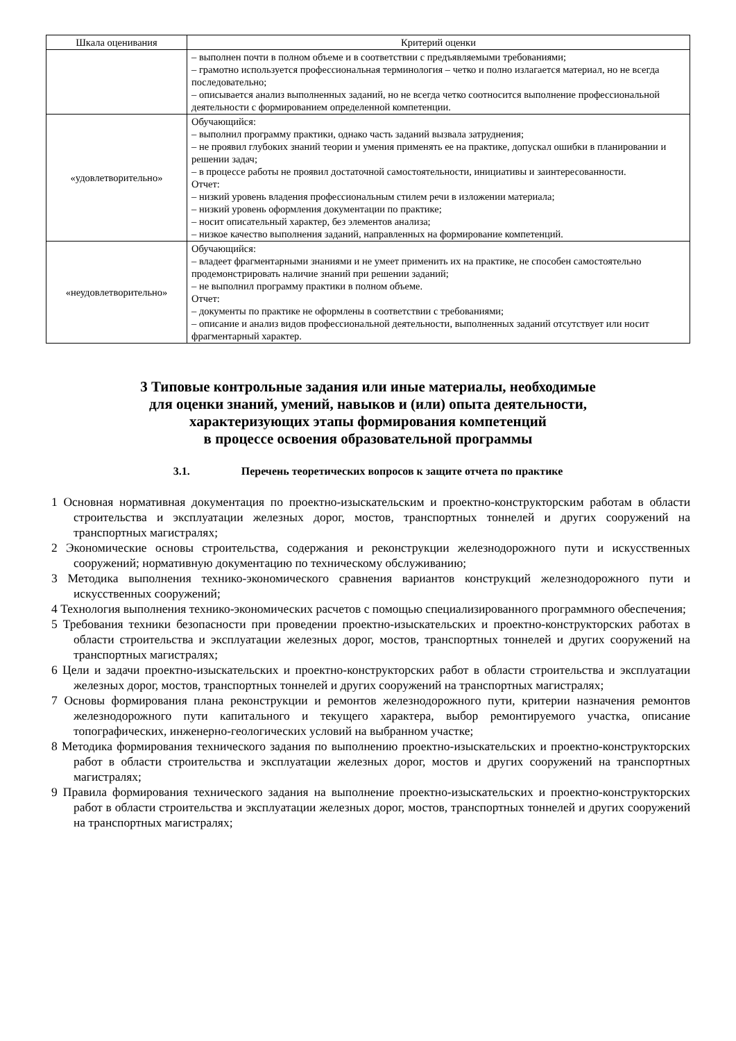| Шкала оценивания | Критерий оценки |
| --- | --- |
| | – выполнен почти в полном объеме и в соответствии с предъявляемыми требованиями; – грамотно используется профессиональная терминология – четко и полно излагается материал, но не всегда последовательно; – описывается анализ выполненных заданий, но не всегда четко соотносится выполнение профессиональной деятельности с формированием определенной компетенции. |
| «удовлетворительно» | Обучающийся: – выполнил программу практики, однако часть заданий вызвала затруднения; – не проявил глубоких знаний теории и умения применять ее на практике, допускал ошибки в планировании и решении задач; – в процессе работы не проявил достаточной самостоятельности, инициативы и заинтересованности. Отчет: – низкий уровень владения профессиональным стилем речи в изложении материала; – низкий уровень оформления документации по практике; – носит описательный характер, без элементов анализа; – низкое качество выполнения заданий, направленных на формирование компетенций. |
| «неудовлетворительно» | Обучающийся: – владеет фрагментарными знаниями и не умеет применить их на практике, не способен самостоятельно продемонстрировать наличие знаний при решении заданий; – не выполнил программу практики в полном объеме. Отчет: – документы по практике не оформлены в соответствии с требованиями; – описание и анализ видов профессиональной деятельности, выполненных заданий отсутствует или носит фрагментарный характер. |
3 Типовые контрольные задания или иные материалы, необходимые
для оценки знаний, умений, навыков и (или) опыта деятельности,
характеризующих этапы формирования компетенций
в процессе освоения образовательной программы
3.1. Перечень теоретических вопросов к защите отчета по практике
1 Основная нормативная документация по проектно-изыскательским и проектно-конструкторским работам в области строительства и эксплуатации железных дорог, мостов, транспортных тоннелей и других сооружений на транспортных магистралях;
2 Экономические основы строительства, содержания и реконструкции железнодорожного пути и искусственных сооружений; нормативную документацию по техническому обслуживанию;
3 Методика выполнения технико-экономического сравнения вариантов конструкций железнодорожного пути и искусственных сооружений;
4 Технология выполнения технико-экономических расчетов с помощью специализированного программного обеспечения;
5 Требования техники безопасности при проведении проектно-изыскательских и проектно-конструкторских работах в области строительства и эксплуатации железных дорог, мостов, транспортных тоннелей и других сооружений на транспортных магистралях;
6 Цели и задачи проектно-изыскательских и проектно-конструкторских работ в области строительства и эксплуатации железных дорог, мостов, транспортных тоннелей и других сооружений на транспортных магистралях;
7 Основы формирования плана реконструкции и ремонтов железнодорожного пути, критерии назначения ремонтов железнодорожного пути капитального и текущего характера, выбор ремонтируемого участка, описание топографических, инженерно-геологических условий на выбранном участке;
8 Методика формирования технического задания по выполнению проектно-изыскательских и проектно-конструкторских работ в области строительства и эксплуатации железных дорог, мостов и других сооружений на транспортных магистралях;
9 Правила формирования технического задания на выполнение проектно-изыскательских и проектно-конструкторских работ в области строительства и эксплуатации железных дорог, мостов, транспортных тоннелей и других сооружений на транспортных магистралях;